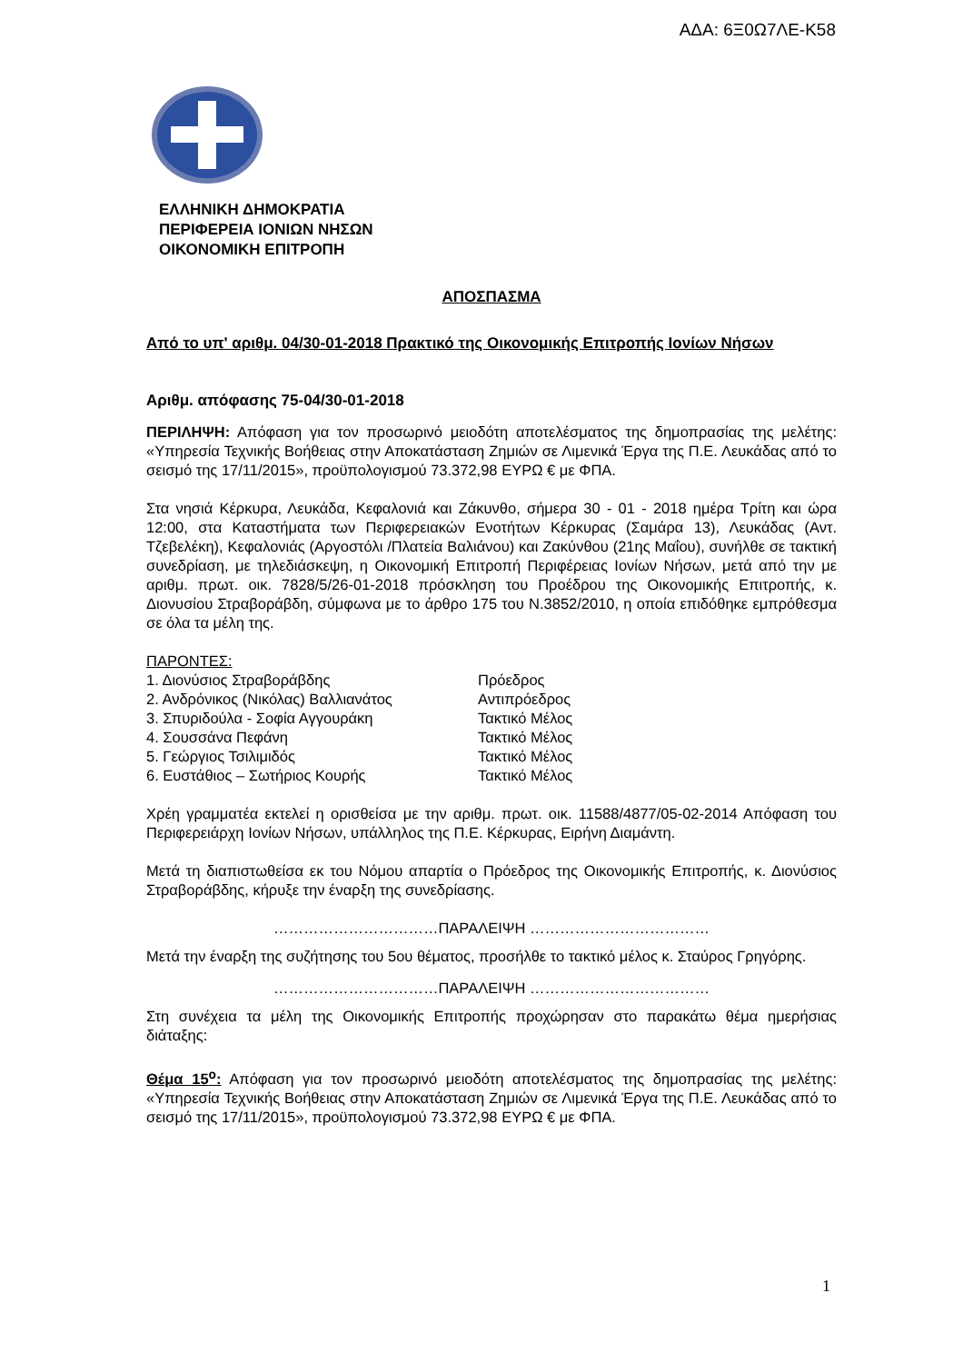ΑΔΑ: 6Ξ0Ω7ΛΕ-Κ58
ΕΛΛΗΝΙΚΗ ΔΗΜΟΚΡΑΤΙΑ
ΠΕΡΙΦΕΡΕΙΑ ΙΟΝΙΩΝ ΝΗΣΩΝ
ΟΙΚΟΝΟΜΙΚΗ ΕΠΙΤΡΟΠΗ
ΑΠΟΣΠΑΣΜΑ
Από το υπ' αριθμ. 04/30-01-2018 Πρακτικό της Οικονομικής Επιτροπής Ιονίων Νήσων
Αριθμ. απόφασης 75-04/30-01-2018
ΠΕΡΙΛΗΨΗ: Απόφαση για τον προσωρινό μειοδότη αποτελέσματος της δημοπρασίας της μελέτης: «Υπηρεσία Τεχνικής Βοήθειας στην Αποκατάσταση Ζημιών σε Λιμενικά Έργα της Π.Ε. Λευκάδας από το σεισμό της 17/11/2015», προϋπολογισμού 73.372,98 ΕΥΡΩ € με ΦΠΑ.
Στα νησιά Κέρκυρα, Λευκάδα, Κεφαλονιά και Ζάκυνθο, σήμερα 30 - 01 - 2018 ημέρα Τρίτη και ώρα 12:00, στα Καταστήματα των Περιφερειακών Ενοτήτων Κέρκυρας (Σαμάρα 13), Λευκάδας (Αντ. Τζεβελέκη), Κεφαλονιάς (Αργοστόλι /Πλατεία Βαλιάνου) και Ζακύνθου (21ης Μαΐου), συνήλθε σε τακτική συνεδρίαση, με τηλεδιάσκεψη, η Οικονομική Επιτροπή Περιφέρειας Ιονίων Νήσων, μετά από την με αριθμ. πρωτ. οικ. 7828/5/26-01-2018 πρόσκληση του Προέδρου της Οικονομικής Επιτροπής, κ. Διονυσίου Στραβοράβδη, σύμφωνα με το άρθρο 175 του Ν.3852/2010, η οποία επιδόθηκε εμπρόθεσμα σε όλα τα μέλη της.
ΠΑΡΟΝΤΕΣ:
| 1. Διονύσιος Στραβοράβδης | Πρόεδρος |
| 2. Ανδρόνικος (Νικόλας) Βαλλιανάτος | Αντιπρόεδρος |
| 3. Σπυριδούλα - Σοφία Αγγουράκη | Τακτικό Μέλος |
| 4. Σουσσάνα Πεφάνη | Τακτικό Μέλος |
| 5. Γεώργιος Τσιλιμιδός | Τακτικό Μέλος |
| 6. Ευστάθιος – Σωτήριος Κουρής | Τακτικό Μέλος |
Χρέη γραμματέα εκτελεί η ορισθείσα με την αριθμ. πρωτ. οικ. 11588/4877/05-02-2014 Απόφαση του Περιφερειάρχη Ιονίων Νήσων, υπάλληλος της Π.Ε. Κέρκυρας, Ειρήνη Διαμάντη.
Μετά τη διαπιστωθείσα εκ του Νόμου απαρτία ο Πρόεδρος της Οικονομικής Επιτροπής, κ. Διονύσιος Στραβοράβδης, κήρυξε την έναρξη της συνεδρίασης.
……………………………ΠΑΡΑΛΕΙΨΗ ………………………………
Μετά την έναρξη της συζήτησης του 5ου θέματος, προσήλθε το τακτικό μέλος κ. Σταύρος Γρηγόρης.
……………………………ΠΑΡΑΛΕΙΨΗ ………………………………
Στη συνέχεια τα μέλη της Οικονομικής Επιτροπής προχώρησαν στο παρακάτω θέμα ημερήσιας διάταξης:
Θέμα 15<sup>ο</sup>: Απόφαση για τον προσωρινό μειοδότη αποτελέσματος της δημοπρασίας της μελέτης: «Υπηρεσία Τεχνικής Βοήθειας στην Αποκατάσταση Ζημιών σε Λιμενικά Έργα της Π.Ε. Λευκάδας από το σεισμό της 17/11/2015», προϋπολογισμού 73.372,98 ΕΥΡΩ € με ΦΠΑ.
1